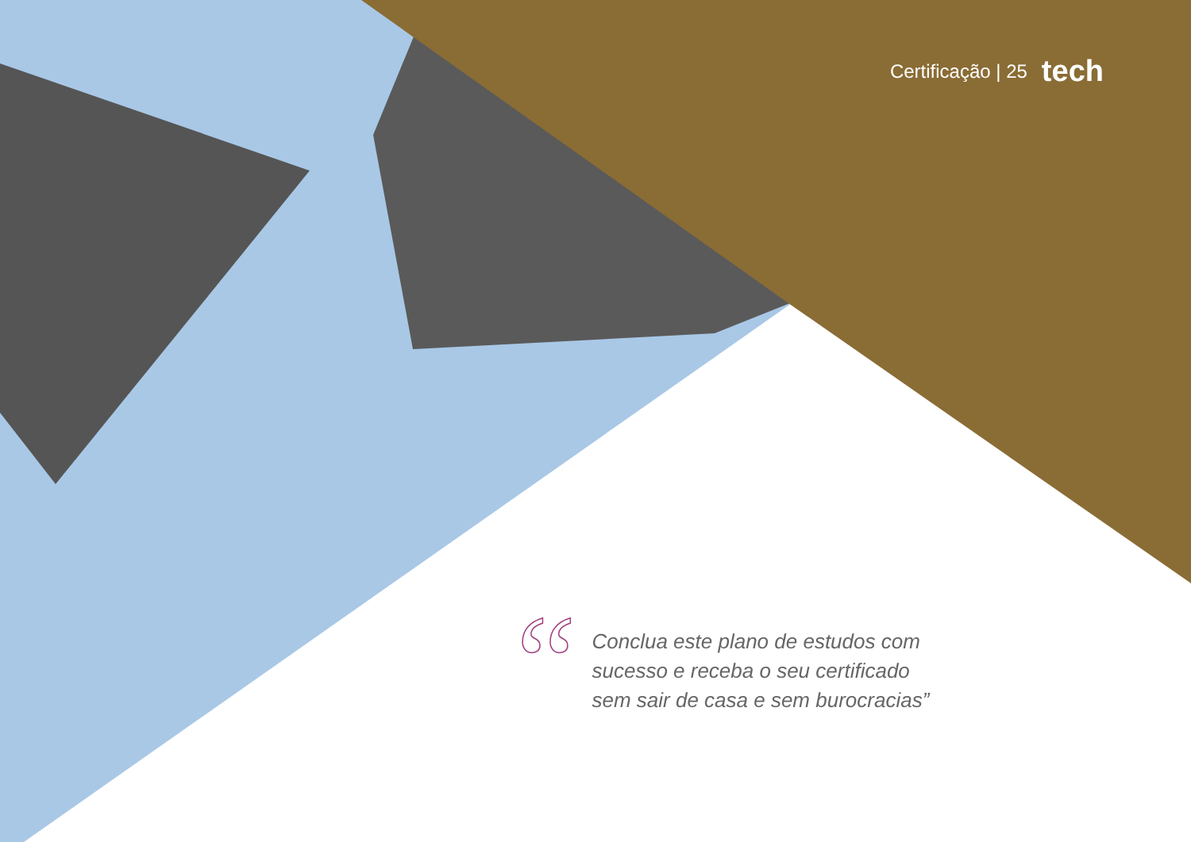Certificação | 25 tech
“
Conclua este plano de estudos com
sucesso e receba o seu certificado
sem sair de casa e sem burocracias”